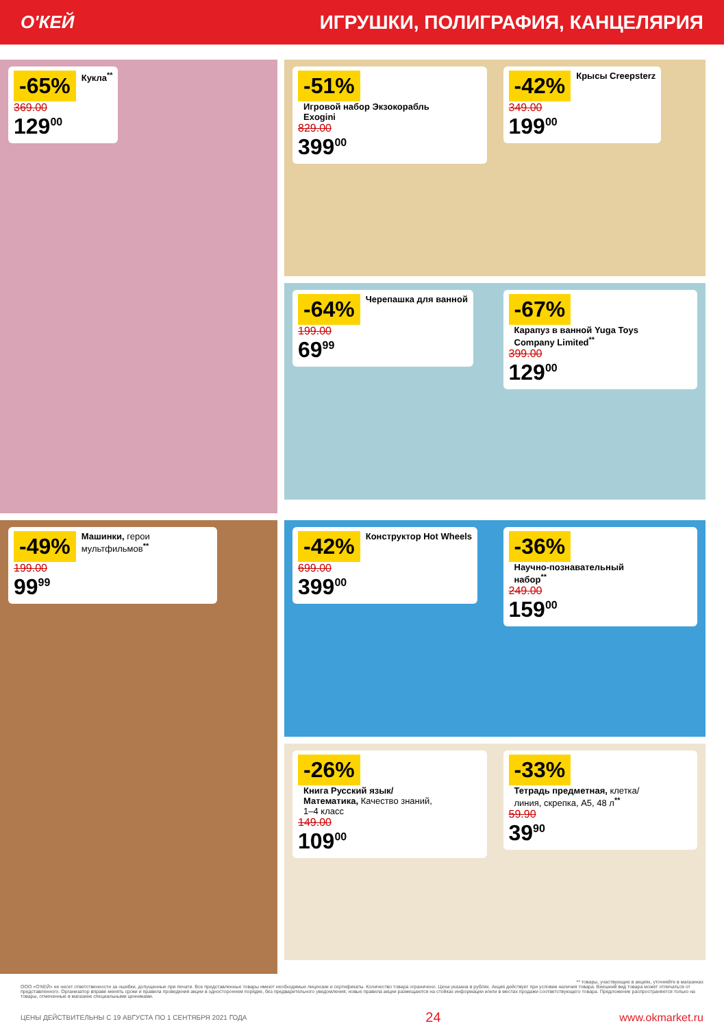О'КЕЙ ИГРУШКИ, ПОЛИГРАФИЯ, КАНЦЕЛЯРИЯ
-65% Кукла<sup>**</sup>
369.00
129<sup>00</sup>
-51% Игровой набор Экзокорабль Exogini
829.00
399<sup>00</sup>
-42% Крысы Creepsterz
349.00
199<sup>00</sup>
-64% Черепашка для ванной
199.00
69<sup>99</sup>
-67% Карапуз в ванной Yuga Toys Company Limited<sup>**</sup>
399.00
129<sup>00</sup>
-49% Машинки, герои мультфильмов<sup>**</sup>
199.00
99<sup>99</sup>
-42% Конструктор Hot Wheels
699.00
399<sup>00</sup>
-36% Научно-познавательный набор<sup>**</sup>
249.00
159<sup>00</sup>
-26% Книга Русский язык/ Математика, Качество знаний, 1–4 класс
149.00
109<sup>00</sup>
-33% Тетрадь предметная, клетка/ линия, скрепка, А5, 48 л<sup>**</sup>
59.90
39<sup>90</sup>
** товары, участвующие в акциях, уточняйте в магазинах
ООО «О'КЕЙ» не несет ответственности за ошибки, допущенные при печати. Все представленные товары имеют необходимые лицензии и сертификаты. Количество товара ограничено. Цена указана в рублях. Акция действует при условии наличия товара. Внешний вид товара может отличаться от представленного. Организатор вправе менять сроки и правила проведения акции в одностороннем порядке, без предварительного уведомления; новые правила акции размещаются на стойках информации и/или в местах продажи соответствующего товара. Предложение распространяется только на товары, отмеченные в магазине специальными ценниками.
ЦЕНЫ ДЕЙСТВИТЕЛЬНЫ С 19 АВГУСТА ПО 1 СЕНТЯБРЯ 2021 ГОДА 24 www.okmarket.ru